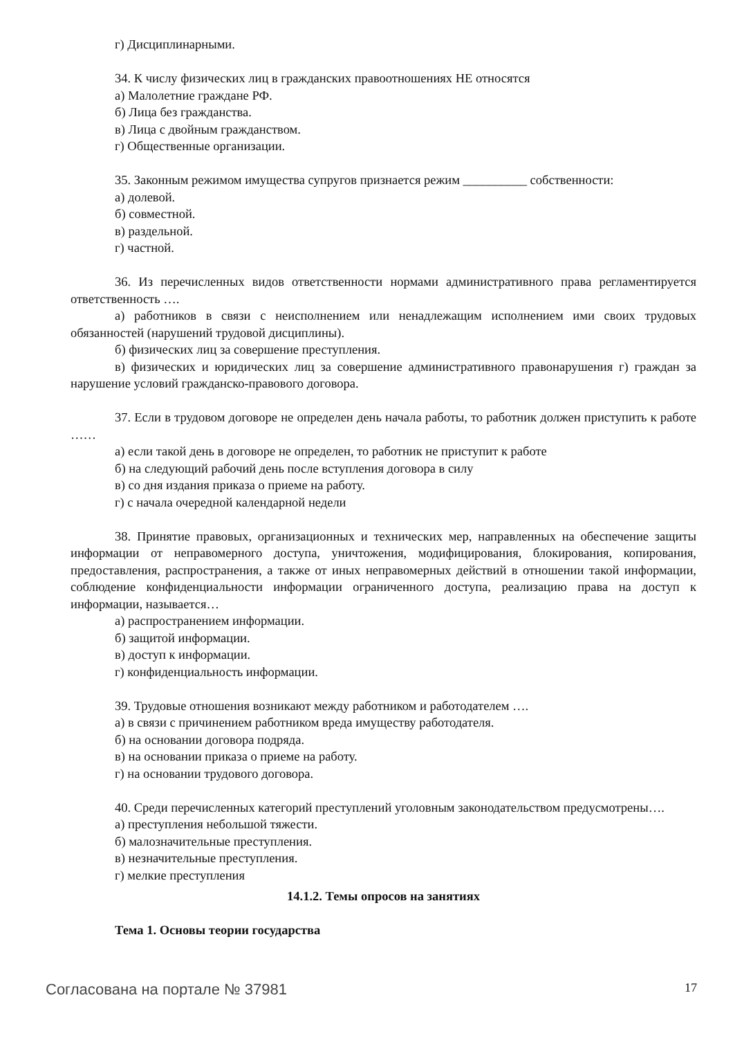г) Дисциплинарными.
34. К числу физических лиц в гражданских правоотношениях НЕ относятся
а) Малолетние граждане РФ.
б) Лица без гражданства.
в) Лица с двойным гражданством.
г) Общественные организации.
35. Законным режимом имущества супругов признается режим __________ собственности:
а) долевой.
б) совместной.
в) раздельной.
г) частной.
36. Из перечисленных видов ответственности нормами административного права регламентируется ответственность ….
а) работников в связи с неисполнением или ненадлежащим исполнением ими своих трудовых обязанностей (нарушений трудовой дисциплины).
б) физических лиц за совершение преступления.
в) физических и юридических лиц за совершение административного правонарушения г) граждан за нарушение условий гражданско-правового договора.
37. Если в трудовом договоре не определен день начала работы, то работник должен приступить к работе ……
а) если такой день в договоре не определен, то работник не приступит к работе
б) на следующий рабочий день после вступления договора в силу
в) со дня издания приказа о приеме на работу.
г) с начала очередной календарной недели
38. Принятие правовых, организационных и технических мер, направленных на обеспечение защиты информации от неправомерного доступа, уничтожения, модифицирования, блокирования, копирования, предоставления, распространения, а также от иных неправомерных действий в отношении такой информации, соблюдение конфиденциальности информации ограниченного доступа, реализацию права на доступ к информации, называется…
а) распространением информации.
б) защитой информации.
в) доступ к информации.
г) конфиденциальность информации.
39. Трудовые отношения возникают между работником и работодателем ….
а) в связи с причинением работником вреда имуществу работодателя.
б) на основании договора подряда.
в) на основании приказа о приеме на работу.
г) на основании трудового договора.
40. Среди перечисленных категорий преступлений уголовным законодательством предусмотрены….
а) преступления небольшой тяжести.
б) малозначительные преступления.
в) незначительные преступления.
г) мелкие преступления
14.1.2. Темы опросов на занятиях
Тема 1. Основы теории государства
Согласована на портале № 37981 17